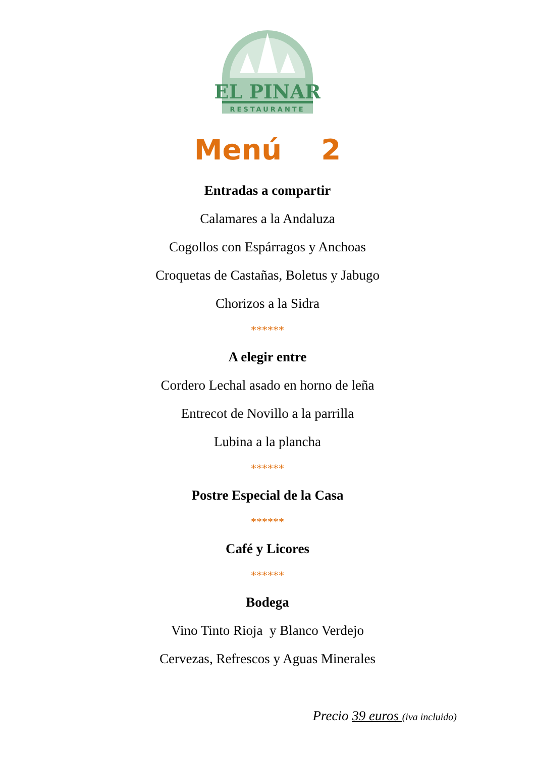EL PINAR
RESTAURANTE
Menú 2
Entradas a compartir
Calamares a la Andaluza
Cogollos con Espárragos y Anchoas
Croquetas de Castañas, Boletus y Jabugo
Chorizos a la Sidra
******
A elegir entre
Cordero Lechal asado en horno de leña
Entrecot de Novillo a la parrilla
Lubina a la plancha
******
Postre Especial de la Casa
******
Café y Licores
******
Bodega
Vino Tinto Rioja y Blanco Verdejo
Cervezas, Refrescos y Aguas Minerales
Precio 39 euros (iva incluido)